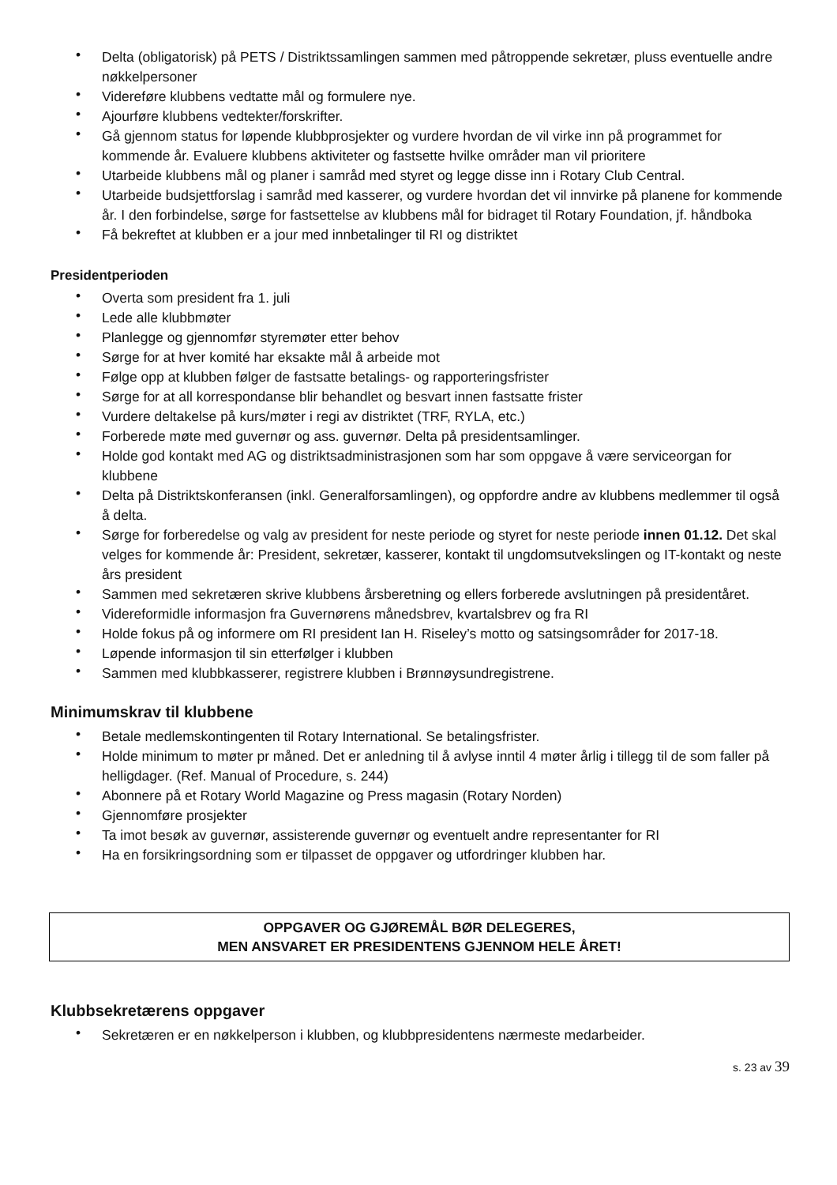• Delta (obligatorisk) på PETS / Distriktssamlingen sammen med påtroppende sekretær, pluss eventuelle andre nøkkelpersoner
• Videreføre klubbens vedtatte mål og formulere nye.
• Ajourføre klubbens vedtekter/forskrifter.
• Gå gjennom status for løpende klubbprosjekter og vurdere hvordan de vil virke inn på programmet for kommende år. Evaluere klubbens aktiviteter og fastsette hvilke områder man vil prioritere
• Utarbeide klubbens mål og planer i samråd med styret og legge disse inn i Rotary Club Central.
• Utarbeide budsjettforslag i samråd med kasserer, og vurdere hvordan det vil innvirke på planene for kommende år. I den forbindelse, sørge for fastsettelse av klubbens mål for bidraget til Rotary Foundation, jf. håndboka
• Få bekreftet at klubben er a jour med innbetalinger til RI og distriktet
Presidentperioden
• Overta som president fra 1. juli
• Lede alle klubbmøter
• Planlegge og gjennomfør styremøter etter behov
• Sørge for at hver komité har eksakte mål å arbeide mot
• Følge opp at klubben følger de fastsatte betalings- og rapporteringsfrister
• Sørge for at all korrespondanse blir behandlet og besvart innen fastsatte frister
• Vurdere deltakelse på kurs/møter i regi av distriktet (TRF, RYLA, etc.)
• Forberede møte med guvernør og ass. guvernør. Delta på presidentsamlinger.
• Holde god kontakt med AG og distriktsadministrasjonen som har som oppgave å være serviceorgan for klubbene
• Delta på Distriktskonferansen (inkl. Generalforsamlingen), og oppfordre andre av klubbens medlemmer til også å delta.
• Sørge for forberedelse og valg av president for neste periode og styret for neste periode innen 01.12. Det skal velges for kommende år: President, sekretær, kasserer, kontakt til ungdomsutvekslingen og IT-kontakt og neste års president
• Sammen med sekretæren skrive klubbens årsberetning og ellers forberede avslutningen på presidentåret.
• Videreformidle informasjon fra Guvernørens månedsbrev, kvartalsbrev og fra RI
• Holde fokus på og informere om RI president Ian H. Riseley’s motto og satsingsområder for 2017-18.
• Løpende informasjon til sin etterfølger i klubben
• Sammen med klubbkasserer, registrere klubben i Brønnøysundregistrene.
Minimumskrav til klubbene
• Betale medlemskontingenten til Rotary International. Se betalingsfrister.
• Holde minimum to møter pr måned. Det er anledning til å avlyse inntil 4 møter årlig i tillegg til de som faller på helligdager. (Ref. Manual of Procedure, s. 244)
• Abonnere på et Rotary World Magazine og Press magasin (Rotary Norden)
• Gjennomføre prosjekter
• Ta imot besøk av guvernør, assisterende guvernør og eventuelt andre representanter for RI
• Ha en forsikringsordning som er tilpasset de oppgaver og utfordringer klubben har.
OPPGAVER OG GJØREMÅL BØR DELEGERES,
MEN ANSVARET ER PRESIDENTENS GJENNOM HELE ÅRET!
Klubbsekretærens oppgaver
• Sekretæren er en nøkkelperson i klubben, og klubbpresidentens nærmeste medarbeider.
s. 23 av 39